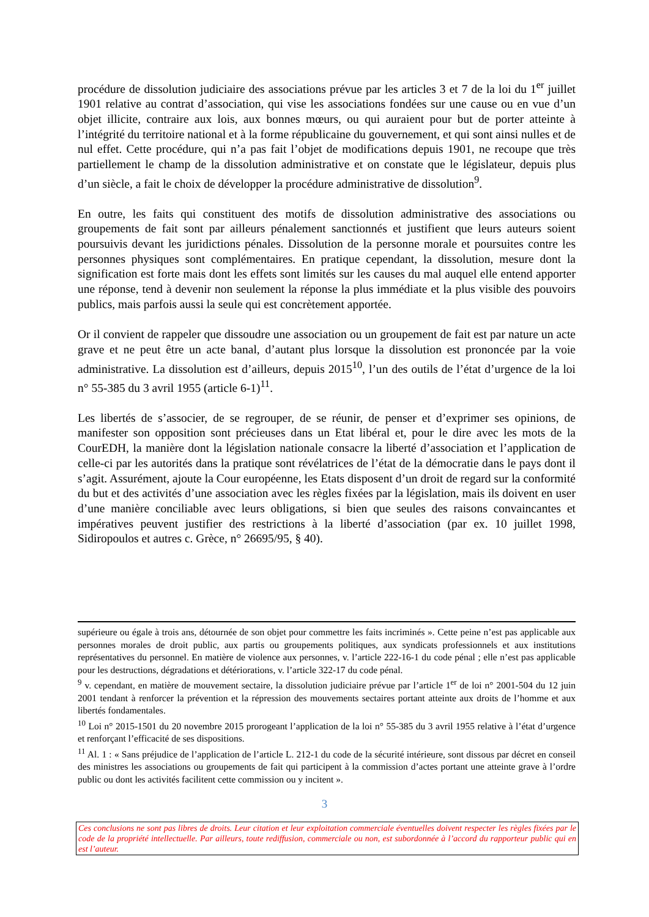procédure de dissolution judiciaire des associations prévue par les articles 3 et 7 de la loi du 1<sup>er</sup> juillet 1901 relative au contrat d’association, qui vise les associations fondées sur une cause ou en vue d’un objet illicite, contraire aux lois, aux bonnes mœurs, ou qui auraient pour but de porter atteinte à l’intégrité du territoire national et à la forme républicaine du gouvernement, et qui sont ainsi nulles et de nul effet. Cette procédure, qui n’a pas fait l’objet de modifications depuis 1901, ne recoupe que très partiellement le champ de la dissolution administrative et on constate que le législateur, depuis plus d’un siècle, a fait le choix de développer la procédure administrative de dissolution<sup>9</sup>.
En outre, les faits qui constituent des motifs de dissolution administrative des associations ou groupements de fait sont par ailleurs pénalement sanctionnés et justifient que leurs auteurs soient poursuivis devant les juridictions pénales. Dissolution de la personne morale et poursuites contre les personnes physiques sont complémentaires. En pratique cependant, la dissolution, mesure dont la signification est forte mais dont les effets sont limités sur les causes du mal auquel elle entend apporter une réponse, tend à devenir non seulement la réponse la plus immédiate et la plus visible des pouvoirs publics, mais parfois aussi la seule qui est concrètement apportée.
Or il convient de rappeler que dissoudre une association ou un groupement de fait est par nature un acte grave et ne peut être un acte banal, d’autant plus lorsque la dissolution est prononcée par la voie administrative. La dissolution est d’ailleurs, depuis 2015<sup>10</sup>, l’un des outils de l’état d’urgence de la loi n° 55-385 du 3 avril 1955 (article 6-1)<sup>11</sup>.
Les libertés de s’associer, de se regrouper, de se réunir, de penser et d’exprimer ses opinions, de manifester son opposition sont précieuses dans un Etat libéral et, pour le dire avec les mots de la CourEDH, la manière dont la législation nationale consacre la liberté d’association et l’application de celle-ci par les autorités dans la pratique sont révélatrices de l’état de la démocratie dans le pays dont il s’agit. Assurément, ajoute la Cour européenne, les Etats disposent d’un droit de regard sur la conformité du but et des activités d’une association avec les règles fixées par la législation, mais ils doivent en user d’une manière conciliable avec leurs obligations, si bien que seules des raisons convaincantes et impératives peuvent justifier des restrictions à la liberté d’association (par ex. 10 juillet 1998, Sidiropoulos et autres c. Grèce, n° 26695/95, § 40).
supérieure ou égale à trois ans, détournée de son objet pour commettre les faits incriminés ». Cette peine n’est pas applicable aux personnes morales de droit public, aux partis ou groupements politiques, aux syndicats professionnels et aux institutions représentatives du personnel. En matière de violence aux personnes, v. l’article 222-16-1 du code pénal ; elle n’est pas applicable pour les destructions, dégradations et détériorations, v. l’article 322-17 du code pénal.
<sup>9</sup> v. cependant, en matière de mouvement sectaire, la dissolution judiciaire prévue par l’article 1<sup>er</sup> de loi n° 2001-504 du 12 juin 2001 tendant à renforcer la prévention et la répression des mouvements sectaires portant atteinte aux droits de l’homme et aux libertés fondamentales.
<sup>10</sup> Loi n° 2015-1501 du 20 novembre 2015 prorogeant l’application de la loi n° 55-385 du 3 avril 1955 relative à l’état d’urgence et renforçant l’efficacité de ses dispositions.
<sup>11</sup> Al. 1 : « Sans préjudice de l’application de l’article L. 212-1 du code de la sécurité intérieure, sont dissous par décret en conseil des ministres les associations ou groupements de fait qui participent à la commission d’actes portant une atteinte grave à l’ordre public ou dont les activités facilitent cette commission ou y incitent ».
3
Ces conclusions ne sont pas libres de droits. Leur citation et leur exploitation commerciale éventuelles doivent respecter les règles fixées par le code de la propriété intellectuelle. Par ailleurs, toute rediffusion, commerciale ou non, est subordonnée à l’accord du rapporteur public qui en est l’auteur.